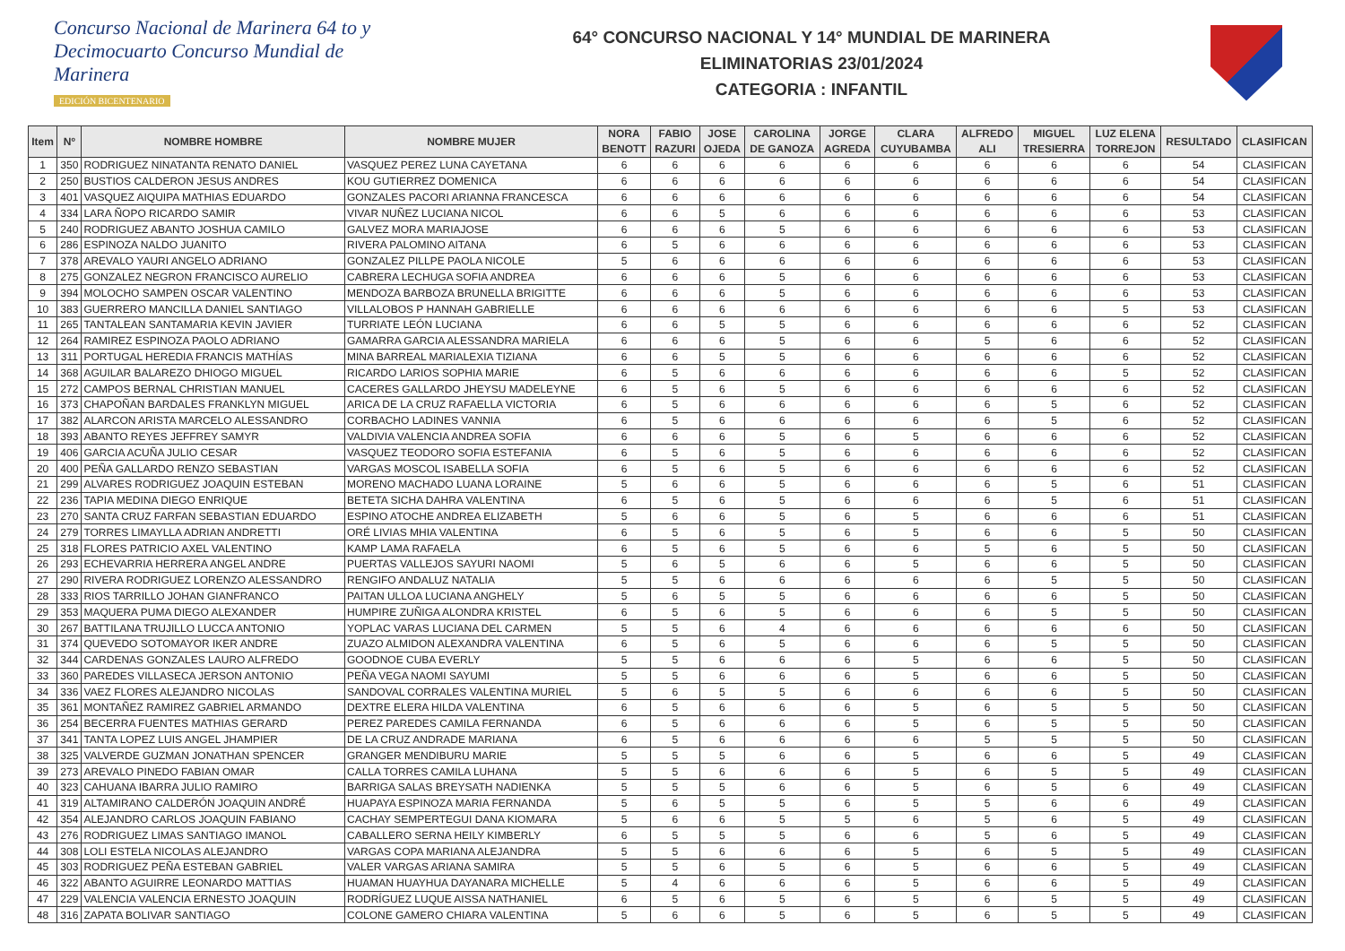Concurso Nacional de Marinera 64 to y Decimocuarto Concurso Mundial de Marinera
EDICIÓN BICENTENARIO
64° CONCURSO NACIONAL Y 14° MUNDIAL DE MARINERA
ELIMINATORIAS 23/01/2024
CATEGORIA : INFANTIL
| Item | Nº | NOMBRE HOMBRE | NOMBRE MUJER | NORA BENOTT | FABIO RAZURI | JOSE OJEDA | CAROLINA DE GANOZA | JORGE AGREDA | CLARA CUYUBAMBA | ALFREDO ALI | MIGUEL TRESIERRA | LUZ ELENA TORREJON | RESULTADO | CLASIFICAN |
| --- | --- | --- | --- | --- | --- | --- | --- | --- | --- | --- | --- | --- | --- | --- |
| 1 | 350 | RODRIGUEZ NINATANTA RENATO DANIEL | VASQUEZ PEREZ LUNA CAYETANA | 6 | 6 | 6 | 6 | 6 | 6 | 6 | 6 | 6 | 54 | CLASIFICAN |
| 2 | 250 | BUSTIOS CALDERON JESUS ANDRES | KOU GUTIERREZ DOMENICA | 6 | 6 | 6 | 6 | 6 | 6 | 6 | 6 | 6 | 54 | CLASIFICAN |
| 3 | 401 | VASQUEZ AIQUIPA MATHIAS EDUARDO | GONZALES PACORI ARIANNA FRANCESCA | 6 | 6 | 6 | 6 | 6 | 6 | 6 | 6 | 6 | 54 | CLASIFICAN |
| 4 | 334 | LARA ÑOPO RICARDO SAMIR | VIVAR NUÑEZ LUCIANA NICOL | 6 | 6 | 5 | 6 | 6 | 6 | 6 | 6 | 6 | 53 | CLASIFICAN |
| 5 | 240 | RODRIGUEZ ABANTO JOSHUA CAMILO | GALVEZ MORA MARIAJOSE | 6 | 6 | 6 | 5 | 6 | 6 | 6 | 6 | 6 | 53 | CLASIFICAN |
| 6 | 286 | ESPINOZA NALDO JUANITO | RIVERA PALOMINO AITANA | 6 | 5 | 6 | 6 | 6 | 6 | 6 | 6 | 6 | 53 | CLASIFICAN |
| 7 | 378 | AREVALO YAURI ANGELO ADRIANO | GONZALEZ PILLPE PAOLA NICOLE | 5 | 6 | 6 | 6 | 6 | 6 | 6 | 6 | 6 | 53 | CLASIFICAN |
| 8 | 275 | GONZALEZ NEGRON FRANCISCO AURELIO | CABRERA LECHUGA SOFIA ANDREA | 6 | 6 | 6 | 5 | 6 | 6 | 6 | 6 | 6 | 53 | CLASIFICAN |
| 9 | 394 | MOLOCHO SAMPEN OSCAR VALENTINO | MENDOZA BARBOZA BRUNELLA BRIGITTE | 6 | 6 | 6 | 5 | 6 | 6 | 6 | 6 | 6 | 53 | CLASIFICAN |
| 10 | 383 | GUERRERO MANCILLA DANIEL SANTIAGO | VILLALOBOS P HANNAH GABRIELLE | 6 | 6 | 6 | 6 | 6 | 6 | 6 | 6 | 5 | 53 | CLASIFICAN |
| 11 | 265 | TANTALEAN SANTAMARIA KEVIN JAVIER | TURRIATE LEÓN LUCIANA | 6 | 6 | 5 | 5 | 6 | 6 | 6 | 6 | 6 | 52 | CLASIFICAN |
| 12 | 264 | RAMIREZ ESPINOZA PAOLO ADRIANO | GAMARRA GARCIA ALESSANDRA MARIELA | 6 | 6 | 6 | 5 | 6 | 6 | 5 | 6 | 6 | 52 | CLASIFICAN |
| 13 | 311 | PORTUGAL HEREDIA FRANCIS MATHÍAS | MINA BARREAL MARIALEXIA TIZIANA | 6 | 6 | 5 | 5 | 6 | 6 | 6 | 6 | 6 | 52 | CLASIFICAN |
| 14 | 368 | AGUILAR BALAREZO DHIOGO MIGUEL | RICARDO LARIOS SOPHIA MARIE | 6 | 5 | 6 | 6 | 6 | 6 | 6 | 6 | 5 | 52 | CLASIFICAN |
| 15 | 272 | CAMPOS BERNAL CHRISTIAN MANUEL | CACERES GALLARDO JHEYSU MADELEYNE | 6 | 5 | 6 | 5 | 6 | 6 | 6 | 6 | 6 | 52 | CLASIFICAN |
| 16 | 373 | CHAPOÑAN BARDALES FRANKLYN MIGUEL | ARICA DE LA CRUZ RAFAELLA VICTORIA | 6 | 5 | 6 | 6 | 6 | 6 | 6 | 5 | 6 | 52 | CLASIFICAN |
| 17 | 382 | ALARCON ARISTA MARCELO ALESSANDRO | CORBACHO LADINES VANNIA | 6 | 5 | 6 | 6 | 6 | 6 | 6 | 5 | 6 | 52 | CLASIFICAN |
| 18 | 393 | ABANTO REYES JEFFREY SAMYR | VALDIVIA VALENCIA ANDREA SOFIA | 6 | 6 | 6 | 5 | 6 | 5 | 6 | 6 | 6 | 52 | CLASIFICAN |
| 19 | 406 | GARCIA ACUÑA JULIO CESAR | VASQUEZ TEODORO SOFIA ESTEFANIA | 6 | 5 | 6 | 5 | 6 | 6 | 6 | 6 | 6 | 52 | CLASIFICAN |
| 20 | 400 | PEÑA GALLARDO RENZO SEBASTIAN | VARGAS MOSCOL ISABELLA SOFIA | 6 | 5 | 6 | 5 | 6 | 6 | 6 | 6 | 6 | 52 | CLASIFICAN |
| 21 | 299 | ALVARES RODRIGUEZ JOAQUIN ESTEBAN | MORENO MACHADO LUANA LORAINE | 5 | 6 | 6 | 5 | 6 | 6 | 6 | 5 | 6 | 51 | CLASIFICAN |
| 22 | 236 | TAPIA MEDINA DIEGO ENRIQUE | BETETA SICHA DAHRA VALENTINA | 6 | 5 | 6 | 5 | 6 | 6 | 6 | 5 | 6 | 51 | CLASIFICAN |
| 23 | 270 | SANTA CRUZ FARFAN SEBASTIAN EDUARDO | ESPINO ATOCHE ANDREA ELIZABETH | 5 | 6 | 6 | 5 | 6 | 5 | 6 | 6 | 6 | 51 | CLASIFICAN |
| 24 | 279 | TORRES LIMAYLLA ADRIAN ANDRETTI | ORÉ LIVIAS MHIA VALENTINA | 6 | 5 | 6 | 5 | 6 | 5 | 6 | 6 | 5 | 50 | CLASIFICAN |
| 25 | 318 | FLORES PATRICIO AXEL VALENTINO | KAMP LAMA RAFAELA | 6 | 5 | 6 | 5 | 6 | 6 | 5 | 6 | 5 | 50 | CLASIFICAN |
| 26 | 293 | ECHEVARRIA HERRERA ANGEL ANDRE | PUERTAS VALLEJOS SAYURI NAOMI | 5 | 6 | 5 | 6 | 6 | 5 | 6 | 6 | 5 | 50 | CLASIFICAN |
| 27 | 290 | RIVERA RODRIGUEZ LORENZO ALESSANDRO | RENGIFO ANDALUZ NATALIA | 5 | 5 | 6 | 6 | 6 | 6 | 6 | 5 | 5 | 50 | CLASIFICAN |
| 28 | 333 | RIOS TARRILLO JOHAN GIANFRANCO | PAITAN ULLOA LUCIANA ANGHELY | 5 | 6 | 5 | 5 | 6 | 6 | 6 | 6 | 5 | 50 | CLASIFICAN |
| 29 | 353 | MAQUERA PUMA DIEGO ALEXANDER | HUMPIRE ZUÑIGA ALONDRA KRISTEL | 6 | 5 | 6 | 5 | 6 | 6 | 6 | 5 | 5 | 50 | CLASIFICAN |
| 30 | 267 | BATTILANA TRUJILLO LUCCA ANTONIO | YOPLAC VARAS LUCIANA DEL CARMEN | 5 | 5 | 6 | 4 | 6 | 6 | 6 | 6 | 6 | 50 | CLASIFICAN |
| 31 | 374 | QUEVEDO SOTOMAYOR IKER ANDRE | ZUAZO ALMIDON ALEXANDRA VALENTINA | 6 | 5 | 6 | 5 | 6 | 6 | 6 | 5 | 5 | 50 | CLASIFICAN |
| 32 | 344 | CARDENAS GONZALES LAURO ALFREDO | GOODNOE CUBA EVERLY | 5 | 5 | 6 | 6 | 6 | 5 | 6 | 6 | 5 | 50 | CLASIFICAN |
| 33 | 360 | PAREDES VILLASECA JERSON ANTONIO | PEÑA VEGA NAOMI SAYUMI | 5 | 5 | 6 | 6 | 6 | 5 | 6 | 6 | 5 | 50 | CLASIFICAN |
| 34 | 336 | VAEZ FLORES ALEJANDRO NICOLAS | SANDOVAL CORRALES VALENTINA MURIEL | 5 | 6 | 5 | 5 | 6 | 6 | 6 | 6 | 5 | 50 | CLASIFICAN |
| 35 | 361 | MONTAÑEZ RAMIREZ GABRIEL ARMANDO | DEXTRE ELERA HILDA VALENTINA | 6 | 5 | 6 | 6 | 6 | 5 | 6 | 5 | 5 | 50 | CLASIFICAN |
| 36 | 254 | BECERRA FUENTES MATHIAS GERARD | PEREZ PAREDES CAMILA FERNANDA | 6 | 5 | 6 | 6 | 6 | 5 | 6 | 5 | 5 | 50 | CLASIFICAN |
| 37 | 341 | TANTA LOPEZ LUIS ANGEL JHAMPIER | DE LA CRUZ ANDRADE MARIANA | 6 | 5 | 6 | 6 | 6 | 6 | 5 | 5 | 5 | 50 | CLASIFICAN |
| 38 | 325 | VALVERDE GUZMAN JONATHAN SPENCER | GRANGER MENDIBURU MARIE | 5 | 5 | 5 | 6 | 6 | 5 | 6 | 6 | 5 | 49 | CLASIFICAN |
| 39 | 273 | AREVALO PINEDO FABIAN OMAR | CALLA TORRES CAMILA LUHANA | 5 | 5 | 6 | 6 | 6 | 5 | 6 | 5 | 5 | 49 | CLASIFICAN |
| 40 | 323 | CAHUANA IBARRA JULIO RAMIRO | BARRIGA SALAS BREYSATH NADIENKA | 5 | 5 | 5 | 6 | 6 | 5 | 6 | 5 | 6 | 49 | CLASIFICAN |
| 41 | 319 | ALTAMIRANO CALDERÓN JOAQUIN ANDRÉ | HUAPAYA ESPINOZA MARIA FERNANDA | 5 | 6 | 5 | 5 | 6 | 5 | 5 | 6 | 6 | 49 | CLASIFICAN |
| 42 | 354 | ALEJANDRO CARLOS JOAQUIN FABIANO | CACHAY SEMPERTEGUI DANA KIOMARA | 5 | 6 | 6 | 5 | 5 | 6 | 5 | 6 | 5 | 49 | CLASIFICAN |
| 43 | 276 | RODRIGUEZ LIMAS SANTIAGO IMANOL | CABALLERO SERNA HEILY KIMBERLY | 6 | 5 | 5 | 5 | 6 | 6 | 5 | 6 | 5 | 49 | CLASIFICAN |
| 44 | 308 | LOLI ESTELA NICOLAS ALEJANDRO | VARGAS COPA MARIANA ALEJANDRA | 5 | 5 | 6 | 6 | 6 | 5 | 6 | 5 | 5 | 49 | CLASIFICAN |
| 45 | 303 | RODRIGUEZ PEÑA ESTEBAN GABRIEL | VALER VARGAS ARIANA SAMIRA | 5 | 5 | 6 | 5 | 6 | 5 | 6 | 6 | 5 | 49 | CLASIFICAN |
| 46 | 322 | ABANTO AGUIRRE LEONARDO MATTIAS | HUAMAN HUAYHUA DAYANARA MICHELLE | 5 | 4 | 6 | 6 | 6 | 5 | 6 | 6 | 5 | 49 | CLASIFICAN |
| 47 | 229 | VALENCIA VALENCIA ERNESTO JOAQUIN | RODRÍGUEZ LUQUE AISSA NATHANIEL | 6 | 5 | 6 | 5 | 6 | 5 | 6 | 5 | 5 | 49 | CLASIFICAN |
| 48 | 316 | ZAPATA BOLIVAR SANTIAGO | COLONE GAMERO CHIARA VALENTINA | 5 | 6 | 6 | 5 | 6 | 5 | 6 | 5 | 5 | 49 | CLASIFICAN |